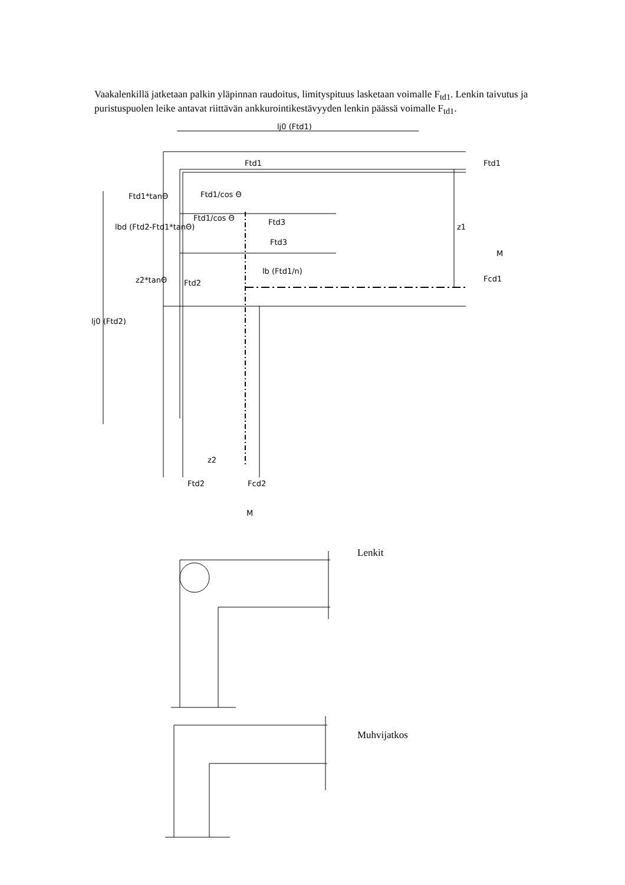Vaakalenkillä jatketaan palkin yläpinnan raudoitus, limityspituus lasketaan voimalle F<sub>td1</sub>. Lenkin taivutus ja puristuspuolen leike antavat riittävän ankkurointikestävyyden lenkin päässä voimalle F<sub>td1</sub>.
lj0 (Ftd1)
Ftd1
Ftd1
Ftd1*tanΘ
Ftd3
Ftd3
lb (Ftd1/n)
Fcd1
Ftd2
z2
Ftd2
Fcd2
M
M
z1
lj0 (Ftd2)
lbd (Ftd2-Ftd1*tanΘ)
z2*tanΘ
Ftd1/cos Θ
Ftd1/cos Θ
Lenkit
Muhvijatkos